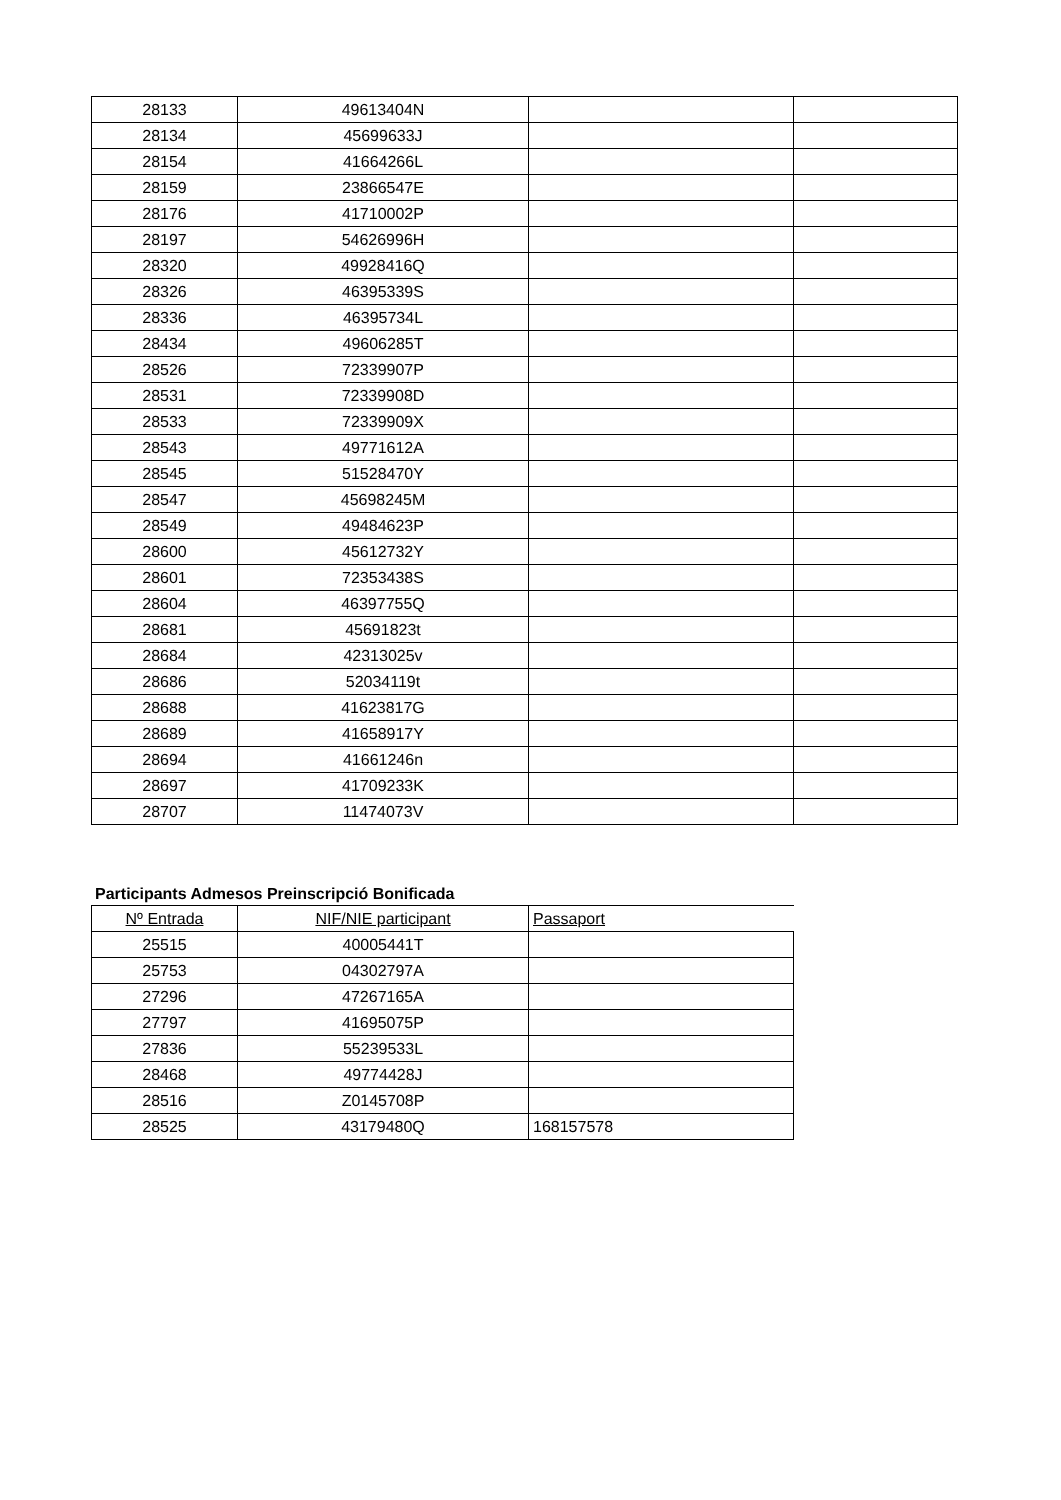| 28133 | 49613404N | | |
| 28134 | 45699633J | | |
| 28154 | 41664266L | | |
| 28159 | 23866547E | | |
| 28176 | 41710002P | | |
| 28197 | 54626996H | | |
| 28320 | 49928416Q | | |
| 28326 | 46395339S | | |
| 28336 | 46395734L | | |
| 28434 | 49606285T | | |
| 28526 | 72339907P | | |
| 28531 | 72339908D | | |
| 28533 | 72339909X | | |
| 28543 | 49771612A | | |
| 28545 | 51528470Y | | |
| 28547 | 45698245M | | |
| 28549 | 49484623P | | |
| 28600 | 45612732Y | | |
| 28601 | 72353438S | | |
| 28604 | 46397755Q | | |
| 28681 | 45691823t | | |
| 28684 | 42313025v | | |
| 28686 | 52034119t | | |
| 28688 | 41623817G | | |
| 28689 | 41658917Y | | |
| 28694 | 41661246n | | |
| 28697 | 41709233K | | |
| 28707 | 11474073V | | |
Participants Admesos Preinscripció Bonificada
| Nº Entrada | NIF/NIE participant | Passaport |
| --- | --- | --- |
| 25515 | 40005441T | |
| 25753 | 04302797A | |
| 27296 | 47267165A | |
| 27797 | 41695075P | |
| 27836 | 55239533L | |
| 28468 | 49774428J | |
| 28516 | Z0145708P | |
| 28525 | 43179480Q | 168157578 |